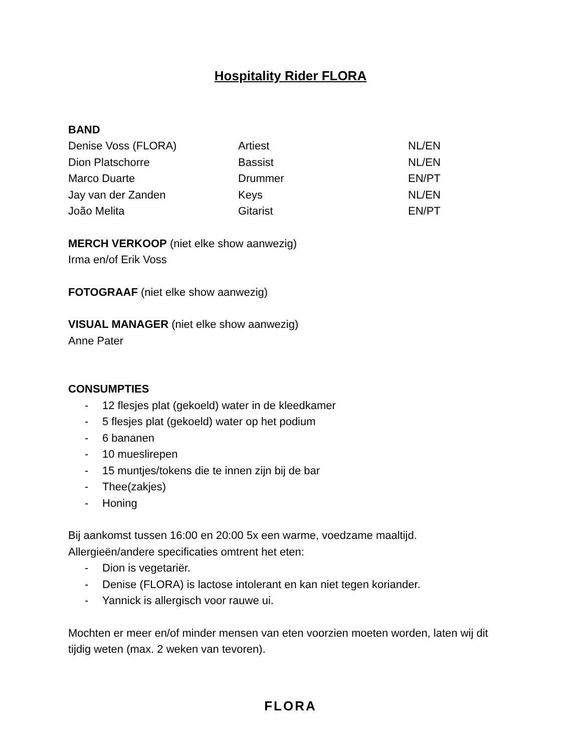Hospitality Rider FLORA
BAND
| Denise Voss (FLORA) | Artiest | NL/EN |
| Dion Platschorre | Bassist | NL/EN |
| Marco Duarte | Drummer | EN/PT |
| Jay van der Zanden | Keys | NL/EN |
| João Melita | Gitarist | EN/PT |
MERCH VERKOOP (niet elke show aanwezig)
Irma en/of Erik Voss
FOTOGRAAF (niet elke show aanwezig)
VISUAL MANAGER (niet elke show aanwezig)
Anne Pater
CONSUMPTIES
- 12 flesjes plat (gekoeld) water in de kleedkamer
- 5 flesjes plat (gekoeld) water op het podium
- 6 bananen
- 10 mueslirepen
- 15 muntjes/tokens die te innen zijn bij de bar
- Thee(zakjes)
- Honing
Bij aankomst tussen 16:00 en 20:00 5x een warme, voedzame maaltijd.
Allergieën/andere specificaties omtrent het eten:
- Dion is vegetariër.
- Denise (FLORA) is lactose intolerant en kan niet tegen koriander.
- Yannick is allergisch voor rauwe ui.
Mochten er meer en/of minder mensen van eten voorzien moeten worden, laten wij dit tijdig weten (max. 2 weken van tevoren).
FLORA